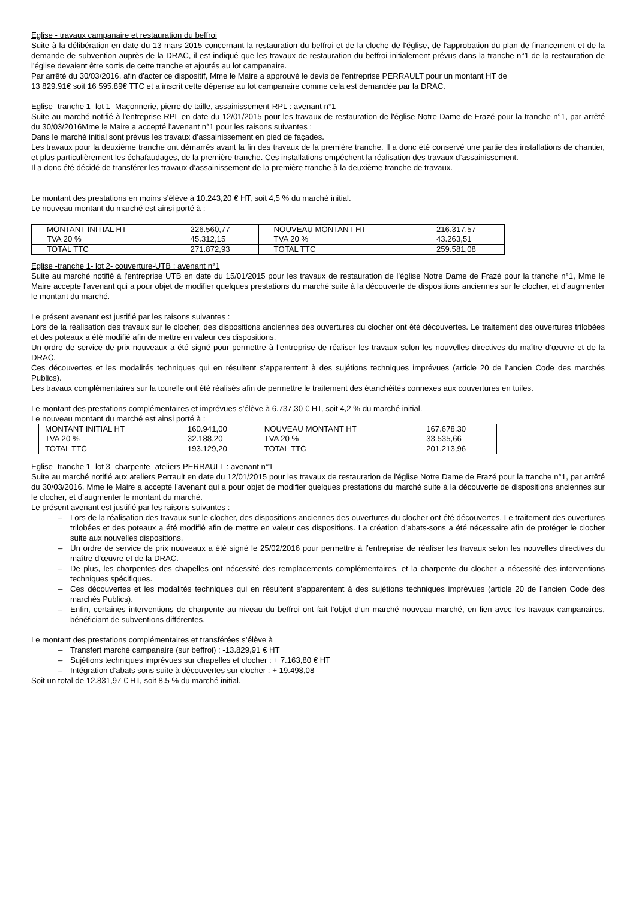Eglise - travaux campanaire et restauration du beffroi
Suite à la délibération en date du 13 mars 2015 concernant la restauration du beffroi et de la cloche de l'église, de l'approbation du plan de financement et de la demande de subvention auprès de la DRAC, il est indiqué que les travaux de restauration du beffroi initialement prévus dans la tranche n°1 de la restauration de l'église devaient être sortis de cette tranche et ajoutés au lot campanaire.
Par arrêté du 30/03/2016, afin d'acter ce dispositif, Mme le Maire a approuvé le devis de l'entreprise PERRAULT pour un montant HT de
13 829.91€ soit 16 595.89€ TTC et a inscrit cette dépense au lot campanaire comme cela est demandée par la DRAC.
Eglise -tranche 1- lot 1- Maçonnerie, pierre de taille, assainissement-RPL : avenant n°1
Suite au marché notifié à l'entreprise RPL en date du 12/01/2015 pour les travaux de restauration de l'église Notre Dame de Frazé pour la tranche n°1, par arrêté du 30/03/2016Mme le Maire a accepté l'avenant n°1 pour les raisons suivantes :
Dans le marché initial sont prévus les travaux d’assainissement en pied de façades.
Les travaux pour la deuxième tranche ont démarrés avant la fin des travaux de la première tranche. Il a donc été conservé une partie des installations de chantier, et plus particulièrement les échafaudages, de la première tranche. Ces installations empêchent la réalisation des travaux d’assainissement.
Il a donc été décidé de transférer les travaux d’assainissement de la première tranche à la deuxième tranche de travaux.
Le montant des prestations en moins s’élève à 10.243,20 € HT, soit 4,5 % du marché initial.
Le nouveau montant du marché est ainsi porté à :
| MONTANT INITIAL HT | 226.560,77 | NOUVEAU MONTANT HT | 216.317,57 |
| TVA 20 % | 45.312,15 | TVA 20 % | 43.263,51 |
| TOTAL TTC | 271.872,93 | TOTAL TTC | 259.581,08 |
Eglise -tranche 1- lot 2- couverture-UTB : avenant n°1
Suite au marché notifié à l'entreprise UTB en date du 15/01/2015 pour les travaux de restauration de l'église Notre Dame de Frazé pour la tranche n°1, Mme le Maire accepte l'avenant qui a pour objet de modifier quelques prestations du marché suite à la découverte de dispositions anciennes sur le clocher, et d’augmenter le montant du marché.
Le présent avenant est justifié par les raisons suivantes :
Lors de la réalisation des travaux sur le clocher, des dispositions anciennes des ouvertures du clocher ont été découvertes. Le traitement des ouvertures trilobées et des poteaux a été modifié afin de mettre en valeur ces dispositions.
Un ordre de service de prix nouveaux a été signé pour permettre à l’entreprise de réaliser les travaux selon les nouvelles directives du maître d’œuvre et de la DRAC.
Ces découvertes et les modalités techniques qui en résultent s’apparentent à des sujétions techniques imprévues (article 20 de l’ancien Code des marchés Publics).
Les travaux complémentaires sur la tourelle ont été réalisés afin de permettre le traitement des étanchéités connexes aux couvertures en tuiles.
Le montant des prestations complémentaires et imprévues s’élève à 6.737,30 € HT, soit 4,2 % du marché initial.
Le nouveau montant du marché est ainsi porté à :
| MONTANT INITIAL HT | 160.941,00 | NOUVEAU MONTANT HT | 167.678,30 |
| TVA 20 % | 32.188,20 | TVA 20 % | 33.535,66 |
| TOTAL TTC | 193.129,20 | TOTAL TTC | 201.213,96 |
Eglise -tranche 1- lot 3- charpente -ateliers PERRAULT : avenant n°1
Suite au marché notifié aux ateliers Perrault en date du 12/01/2015 pour les travaux de restauration de l'église Notre Dame de Frazé pour la tranche n°1, par arrêté du 30/03/2016, Mme le Maire a accepté l'avenant qui a pour objet de modifier quelques prestations du marché suite à la découverte de dispositions anciennes sur le clocher, et d’augmenter le montant du marché.
Le présent avenant est justifié par les raisons suivantes :
– Lors de la réalisation des travaux sur le clocher, des dispositions anciennes des ouvertures du clocher ont été découvertes. Le traitement des ouvertures trilobées et des poteaux a été modifié afin de mettre en valeur ces dispositions. La création d’abats-sons a été nécessaire afin de protéger le clocher suite aux nouvelles dispositions.
– Un ordre de service de prix nouveaux a été signé le 25/02/2016 pour permettre à l’entreprise de réaliser les travaux selon les nouvelles directives du maître d’œuvre et de la DRAC.
– De plus, les charpentes des chapelles ont nécessité des remplacements complémentaires, et la charpente du clocher a nécessité des interventions techniques spécifiques.
– Ces découvertes et les modalités techniques qui en résultent s’apparentent à des sujétions techniques imprévues (article 20 de l’ancien Code des marchés Publics).
– Enfin, certaines interventions de charpente au niveau du beffroi ont fait l’objet d’un marché nouveau marché, en lien avec les travaux campanaires, bénéficiant de subventions différentes.
Le montant des prestations complémentaires et transférées s’élève à
– Transfert marché campanaire (sur beffroi) : -13.829,91 € HT
– Sujétions techniques imprévues sur chapelles et clocher : + 7.163,80 € HT
– Intégration d’abats sons suite à découvertes sur clocher : + 19.498,08
Soit un total de 12.831,97 € HT, soit 8.5 % du marché initial.